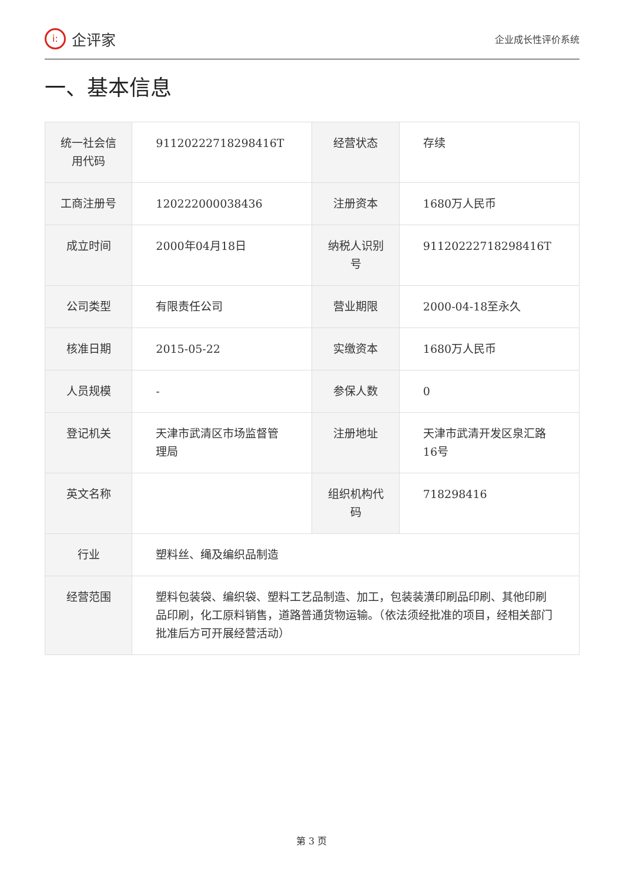i:
企评家
企业成长性评价系统
一、基本信息
| 统一社会信用代码 | 91120222718298416T | 经营状态 | 存续 |
| 工商注册号 | 120222000038436 | 注册资本 | 1680万人民币 |
| 成立时间 | 2000年04月18日 | 纳税人识别号 | 91120222718298416T |
| 公司类型 | 有限责任公司 | 营业期限 | 2000-04-18至永久 |
| 核准日期 | 2015-05-22 | 实缴资本 | 1680万人民币 |
| 人员规模 | - | 参保人数 | 0 |
| 登记机关 | 天津市武清区市场监督管理局 | 注册地址 | 天津市武清开发区泉汇路16号 |
| 英文名称 | | 组织机构代码 | 718298416 |
| 行业 | 塑料丝、绳及编织品制造 | | |
| 经营范围 | 塑料包装袋、编织袋、塑料工艺品制造、加工，包装装潢印刷品印刷、其他印刷品印刷，化工原料销售，道路普通货物运输。（依法须经批准的项目，经相关部门批准后方可开展经营活动） | | |
第 3 页